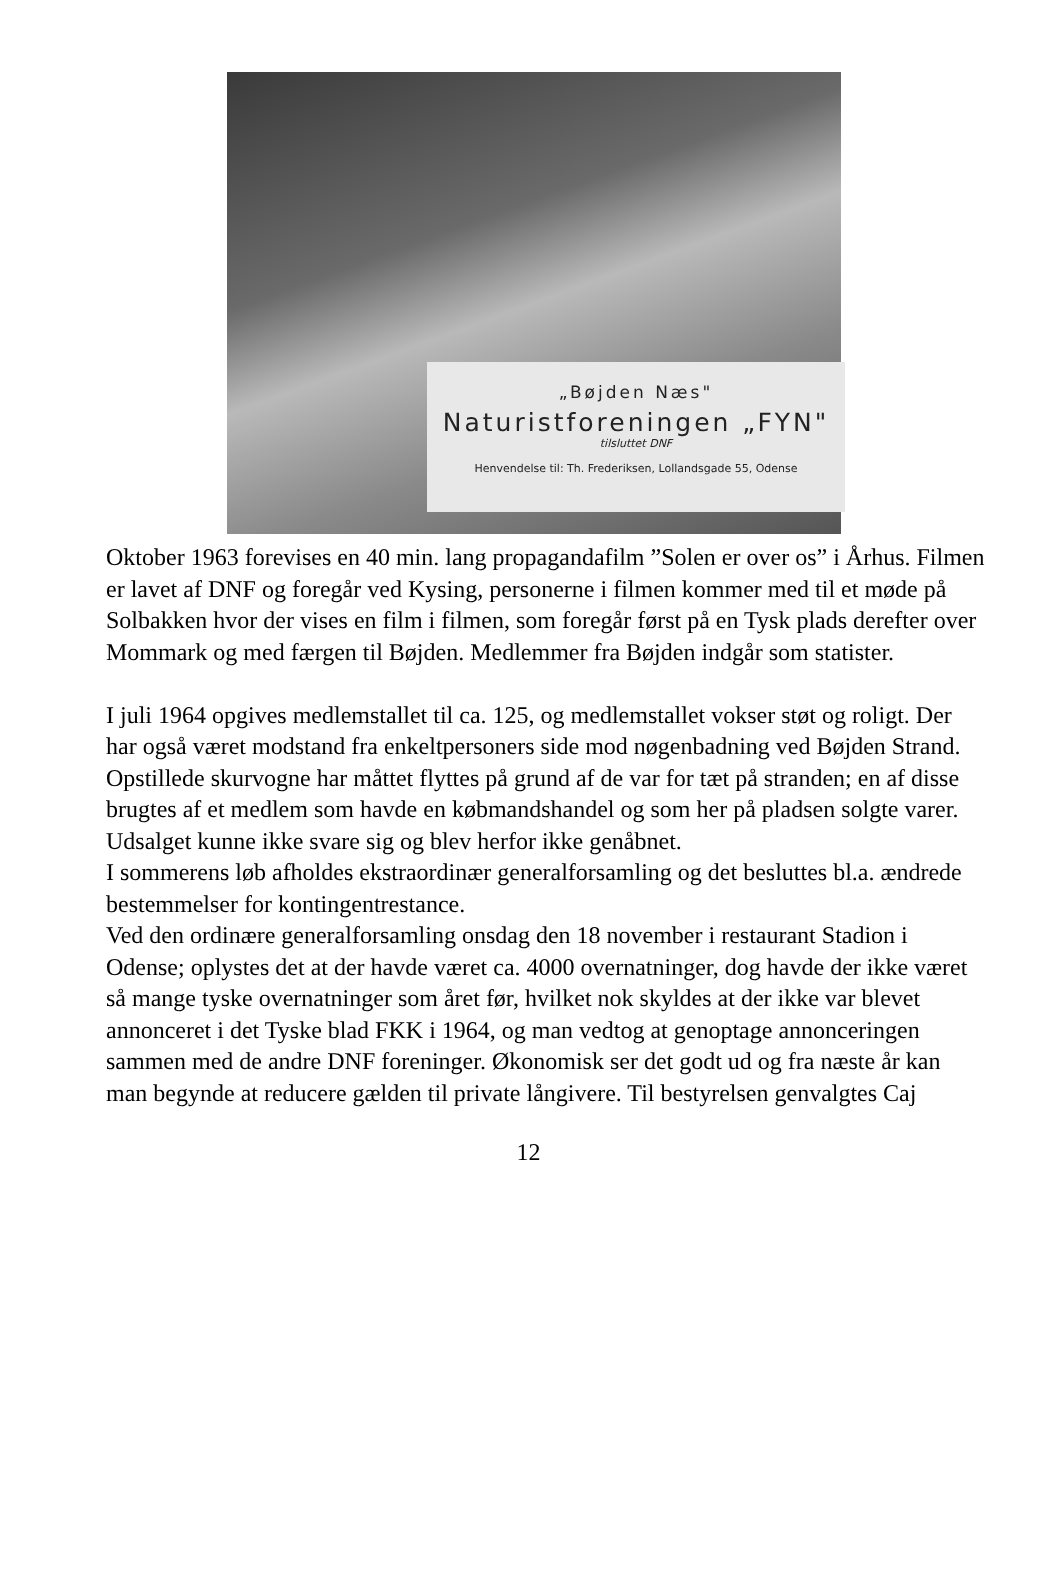„Bøjden Næs"
Naturistforeningen „FYN"
tilsluttet DNF
Henvendelse til: Th. Frederiksen, Lollandsgade 55, Odense
Oktober 1963 forevises en 40 min. lang propagandafilm ”Solen er over os” i Århus. Filmen er lavet af DNF og foregår ved Kysing, personerne i filmen kommer med til et møde på Solbakken hvor der vises en film i filmen, som foregår først på en Tysk plads derefter over Mommark og med færgen til Bøjden. Medlemmer fra Bøjden indgår som statister.
I juli 1964 opgives medlemstallet til ca. 125, og medlemstallet vokser støt og roligt. Der har også været modstand fra enkeltpersoners side mod nøgenbadning ved Bøjden Strand. Opstillede skurvogne har måttet flyttes på grund af de var for tæt på stranden; en af disse brugtes af et medlem som havde en købmandshandel og som her på pladsen solgte varer. Udsalget kunne ikke svare sig og blev herfor ikke genåbnet.
I sommerens løb afholdes ekstraordinær generalforsamling og det besluttes bl.a. ændrede bestemmelser for kontingentrestance.
Ved den ordinære generalforsamling onsdag den 18 november i restaurant Stadion i Odense; oplystes det at der havde været ca. 4000 overnatninger, dog havde der ikke været så mange tyske overnatninger som året før, hvilket nok skyldes at der ikke var blevet annonceret i det Tyske blad FKK i 1964, og man vedtog at genoptage annonceringen sammen med de andre DNF foreninger. Økonomisk ser det godt ud og fra næste år kan man begynde at reducere gælden til private långivere. Til bestyrelsen genvalgtes Caj
12